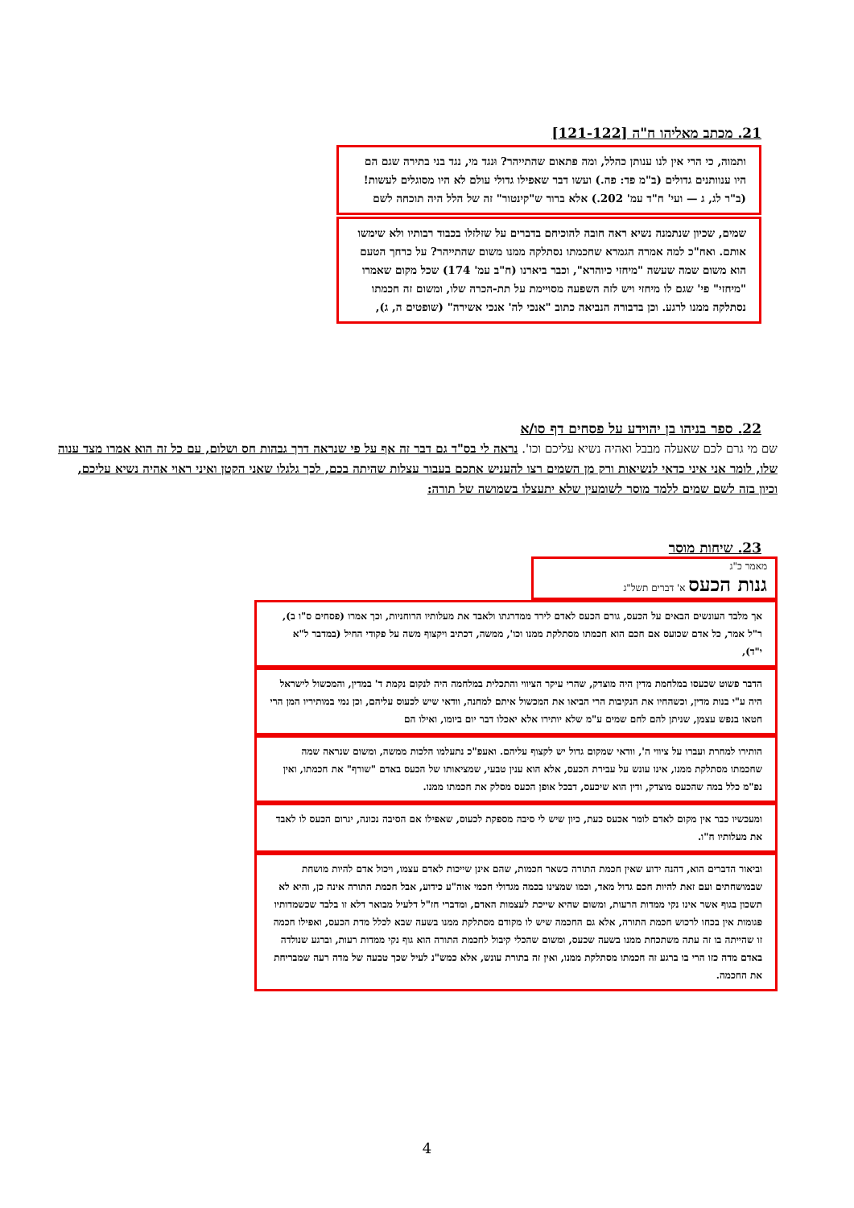21. מכתב מאליהו ח"ה [121-122]
ותמוה, כי הרי אין לנו ענותן כהלל, ומה פתאום שהתייהר? וּנגד מי, נגד בני בתירה שגם הם היו ענוותנים גדולים (ב"מ פד: פה.) ועשו דבר שאפילו גדולי עולם לא היו מסוגלים לעשות! (ב"ר לג, ג — ועי' ח"ד עמ' 202.) אלא ברור ש"קינטור" זה של הלל היה תוכחה לשם
שמים, שכיון שנתמנה נשיא ראה חובה להוכיחם בדברים על שזלזלו בכבוד רבותיו ולא שימשו אותם. ואח"כ למה אמרה הגמרא שחכמתו נסתלקה ממנו משום שהתייהר? על כרחך הטעם הוא משום שמה שעשה "מיחזי כיוהרא", וכבר ביארנו (ח"ב עמ' 174) שכל מקום שאמרו "מיחזי" פי' שגם לו מיחזי ויש לזה השפעה מסויימת על תת-הכרה שלו, ומשום זה חכמתו נסתלקה ממנו לרגע. וכן בדבורה הנביאה כתוב "אנכי לה' אנכי אשירה" (שופטים ה, ג),
22. ספר בניהו בן יהוידע על פסחים דף סו/א
שם מי גרם לכם שאעלה מבבל ואהיה נשיא עליכם וכו'. נראה לי בס"ד גם דבר זה אף על פי שנראה דרך גבהות חס ושלום, עם כל זה הוא אמרו מצד ענוה שלו, לומר אני איני כדאי לנשיאות ורק מן השמים רצו להעניש אתכם בעבור עצלות שהיתה בכם, לכך גלגלו שאני הקטן ואיני ראוי אהיה נשיא עליכם, וכיון בזה לשם שמים ללמד מוסר לשומעין שלא יתעצלו בשמושה של תורה:
23. שיחות מוסר
מאמר כ"ג
גנות הכעס א' דברים תשל"ג
אך מלבד העונשים הבאים על הכעס, גורם הכעס לאדם לירד ממדרגתו ולאבד את מעלותיו הרוחניות, וכך אמרו (פסחים ס"ו ב), ר"ל אמר, כל אדם שכועס אם חכם הוא חכמתו מסתלקת ממנו וכו', ממשה, דכתיב ויקצוף משה על פקודי החיל (במדבר ל"א י"ד),
הדבר פשוט שכעסו במלחמת מדין היה מוצדק, שהרי עיקר הציווי והתכלית במלחמה היה לנקום נקמת ד' במדין, והמכשול לישראל היה ע"י בנות מדין, וכשהחיו את הנקיבות הרי הביאו את המכשול איתם למחנה, וודאי שיש לכעוס עליהם, וכן נמי במותיריו המן הרי חטאו בנפש עצמן, שניתן להם לחם שמים ע"מ שלא יותירו אלא יאכלו דבר יום ביומו, ואילו הם
הותירו למחרת ועברו על ציווי ה', וודאי שמקום גדול יש לקצוף עליהם. ואעפ"כ נתעלמו הלכות ממשה, ומשום שנראה שמה שחכמתו מסתלקת ממנו, אינו עונש על עבירת הכעס, אלא הוא ענין טבעי, שמציאותו של הכעס באדם "שורף" את חכמתו, ואין נפ"מ כלל במה שהכעס מוצדק, ודין הוא שיכעס, דבכל אופן הכעס מסלק את חכמתו ממנו.
ומעכשיו כבר אין מקום לאדם לומר אכעס כעת, כיון שיש לי סיבה מספקת לכעוס, שאפילו אם הסיבה נכונה, יגרום הכעס לו לאבד את מעלותיו ח"ו.
וביאור הדברים הוא, דהנה ידוע שאין חכמת התורה כשאר חכמות, שהם אינן שייכות לאדם עצמו, ויכול אדם להיות מושחת שבמושחתים ועם זאת להיות חכם גדול מאד, וכמו שמצינו בכמה מגדולי חכמי אוה"ע כידוע, אבל חכמת התורה אינה כן, והיא לא תשכון בגוף אשר אינו נקי ממדות הרעות, ומשום שהיא שייכת לעצמות האדם, ומדברי חז"ל דלעיל מבואר דלא זו בלבד שכשמדותיו פגומות אין בכחו לרכוש חכמת התורה, אלא גם החכמה שיש לו מקודם מסתלקת ממנו בשעה שבא לכלל מדת הכעס, ואפילו חכמה זו שהייתה בו זה עתה משתכחת ממנו בשעה שכעס, ומשום שהכלי קיבול לחכמת התורה הוא גוף נקי ממדות רעות, וברגע שנולדה באדם מדה כזו הרי בו ברגע זה חכמתו מסתלקת ממנו, ואין זה בתורת עונש, אלא כמש"נ לעיל שכך טבעה של מדה רעה שמבריחת את החכמה.
4